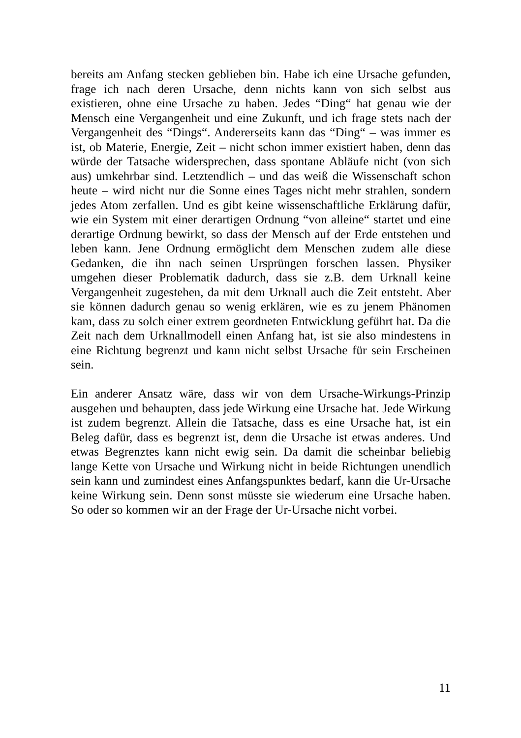bereits am Anfang stecken geblieben bin. Habe ich eine Ursache gefunden, frage ich nach deren Ursache, denn nichts kann von sich selbst aus existieren, ohne eine Ursache zu haben. Jedes “Ding“ hat genau wie der Mensch eine Vergangenheit und eine Zukunft, und ich frage stets nach der Vergangenheit des “Dings“. Andererseits kann das “Ding“ – was immer es ist, ob Materie, Energie, Zeit – nicht schon immer existiert haben, denn das würde der Tatsache widersprechen, dass spontane Abläufe nicht (von sich aus) umkehrbar sind. Letztendlich – und das weiß die Wissenschaft schon heute – wird nicht nur die Sonne eines Tages nicht mehr strahlen, sondern jedes Atom zerfallen. Und es gibt keine wissenschaftliche Erklärung dafür, wie ein System mit einer derartigen Ordnung “von alleine“ startet und eine derartige Ordnung bewirkt, so dass der Mensch auf der Erde entstehen und leben kann. Jene Ordnung ermöglicht dem Menschen zudem alle diese Gedanken, die ihn nach seinen Ursprüngen forschen lassen. Physiker umgehen dieser Problematik dadurch, dass sie z.B. dem Urknall keine Vergangenheit zugestehen, da mit dem Urknall auch die Zeit entsteht. Aber sie können dadurch genau so wenig erklären, wie es zu jenem Phänomen kam, dass zu solch einer extrem geordneten Entwicklung geführt hat. Da die Zeit nach dem Urknallmodell einen Anfang hat, ist sie also mindestens in eine Richtung begrenzt und kann nicht selbst Ursache für sein Erscheinen sein.
Ein anderer Ansatz wäre, dass wir von dem Ursache-Wirkungs-Prinzip ausgehen und behaupten, dass jede Wirkung eine Ursache hat. Jede Wirkung ist zudem begrenzt. Allein die Tatsache, dass es eine Ursache hat, ist ein Beleg dafür, dass es begrenzt ist, denn die Ursache ist etwas anderes. Und etwas Begrenztes kann nicht ewig sein. Da damit die scheinbar beliebig lange Kette von Ursache und Wirkung nicht in beide Richtungen unendlich sein kann und zumindest eines Anfangspunktes bedarf, kann die Ur-Ursache keine Wirkung sein. Denn sonst müsste sie wiederum eine Ursache haben. So oder so kommen wir an der Frage der Ur-Ursache nicht vorbei.
11